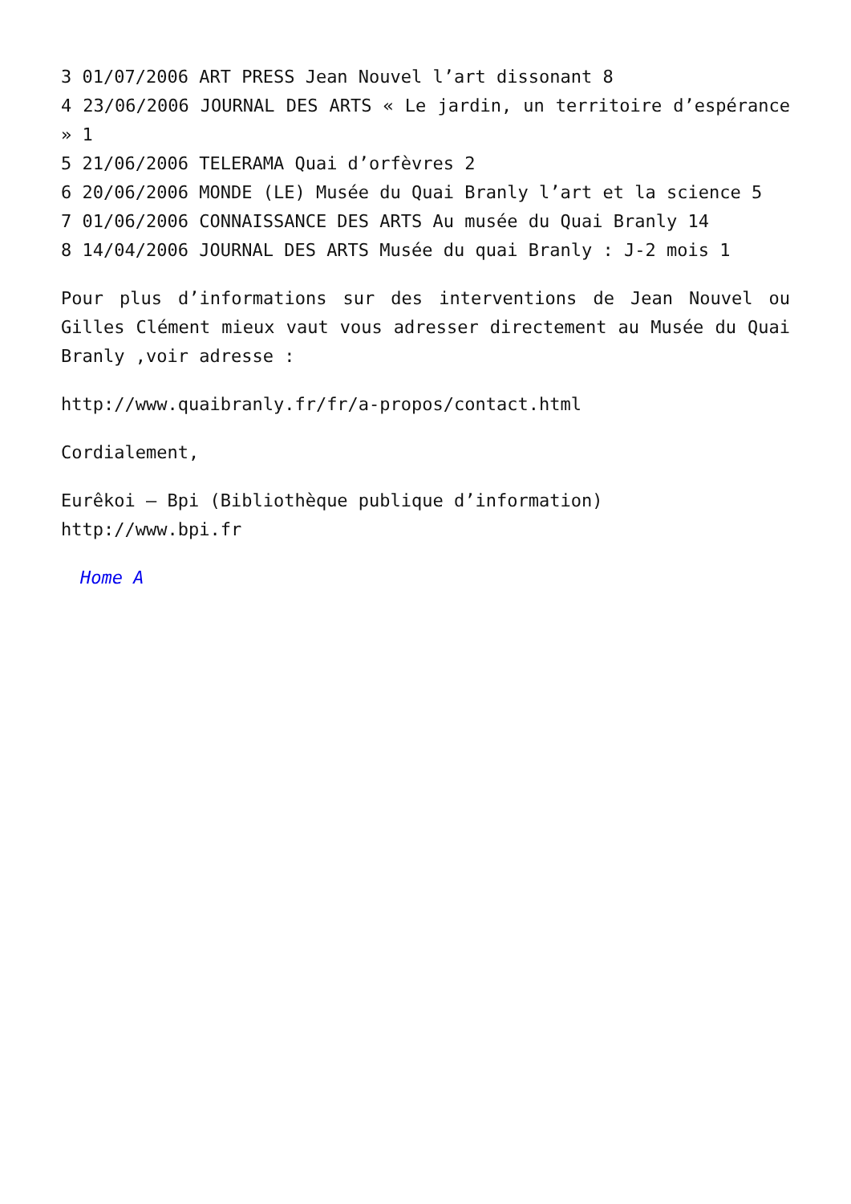3 01/07/2006 ART PRESS Jean Nouvel l’art dissonant 8
4 23/06/2006 JOURNAL DES ARTS « Le jardin, un territoire d’espérance » 1
5 21/06/2006 TELERAMA Quai d’orfèvres 2
6 20/06/2006 MONDE (LE) Musée du Quai Branly l’art et la science 5
7 01/06/2006 CONNAISSANCE DES ARTS Au musée du Quai Branly 14
8 14/04/2006 JOURNAL DES ARTS Musée du quai Branly : J-2 mois 1
Pour plus d’informations sur des interventions de Jean Nouvel ou Gilles Clément mieux vaut vous adresser directement au Musée du Quai Branly ,voir adresse :
http://www.quaibranly.fr/fr/a-propos/contact.html
Cordialement,
Eurêkoi – Bpi (Bibliothèque publique d’information)
http://www.bpi.fr
Home A